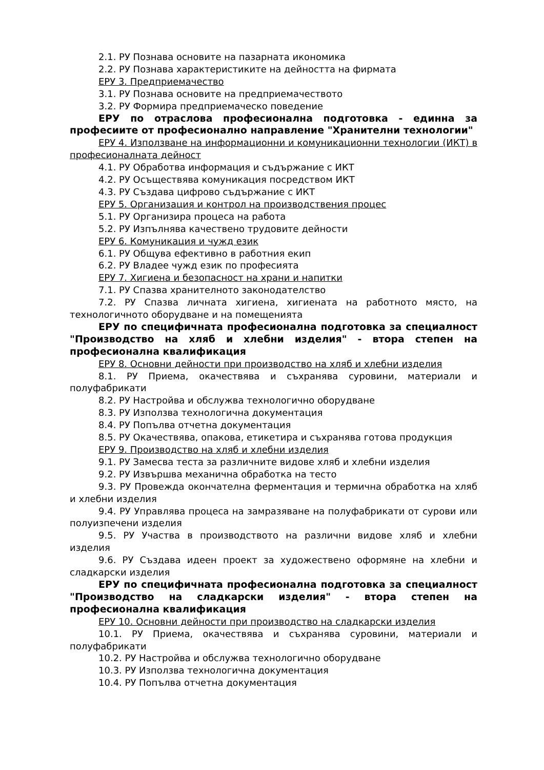2.1. РУ Познава основите на пазарната икономика
2.2. РУ Познава характеристиките на дейността на фирмата
ЕРУ 3. Предприемачество
3.1. РУ Познава основите на предприемачеството
3.2. РУ Формира предприемаческо поведение
ЕРУ по отраслова професионална подготовка - единна за професиите от професионално направление "Хранителни технологии"
ЕРУ 4. Използване на информационни и комуникационни технологии (ИКТ) в професионалната дейност
4.1. РУ Обработва информация и съдържание с ИКТ
4.2. РУ Осъществява комуникация посредством ИКТ
4.3. РУ Създава цифрово съдържание с ИКТ
ЕРУ 5. Организация и контрол на производствения процес
5.1. РУ Организира процеса на работа
5.2. РУ Изпълнява качествено трудовите дейности
ЕРУ 6. Комуникация и чужд език
6.1. РУ Общува ефективно в работния екип
6.2. РУ Владее чужд език по професията
ЕРУ 7. Хигиена и безопасност на храни и напитки
7.1. РУ Спазва хранителното законодателство
7.2. РУ Спазва личната хигиена, хигиената на работното място, на технологичното оборудване и на помещенията
ЕРУ по специфичната професионална подготовка за специалност "Производство на хляб и хлебни изделия" - втора степен на професионална квалификация
ЕРУ 8. Основни дейности при производство на хляб и хлебни изделия
8.1. РУ Приема, окачествява и съхранява суровини, материали и полуфабрикати
8.2. РУ Настройва и обслужва технологично оборудване
8.3. РУ Използва технологична документация
8.4. РУ Попълва отчетна документация
8.5. РУ Окачествява, опакова, етикетира и съхранява готова продукция
ЕРУ 9. Производство на хляб и хлебни изделия
9.1. РУ Замесва теста за различните видове хляб и хлебни изделия
9.2. РУ Извършва механична обработка на тесто
9.3. РУ Провежда окончателна ферментация и термична обработка на хляб и хлебни изделия
9.4. РУ Управлява процеса на замразяване на полуфабрикати от сурови или полуизпечени изделия
9.5. РУ Участва в производството на различни видове хляб и хлебни изделия
9.6. РУ Създава идеен проект за художествено оформяне на хлебни и сладкарски изделия
ЕРУ по специфичната професионална подготовка за специалност "Производство на сладкарски изделия" - втора степен на професионална квалификация
ЕРУ 10. Основни дейности при производство на сладкарски изделия
10.1. РУ Приема, окачествява и съхранява суровини, материали и полуфабрикати
10.2. РУ Настройва и обслужва технологично оборудване
10.3. РУ Използва технологична документация
10.4. РУ Попълва отчетна документация